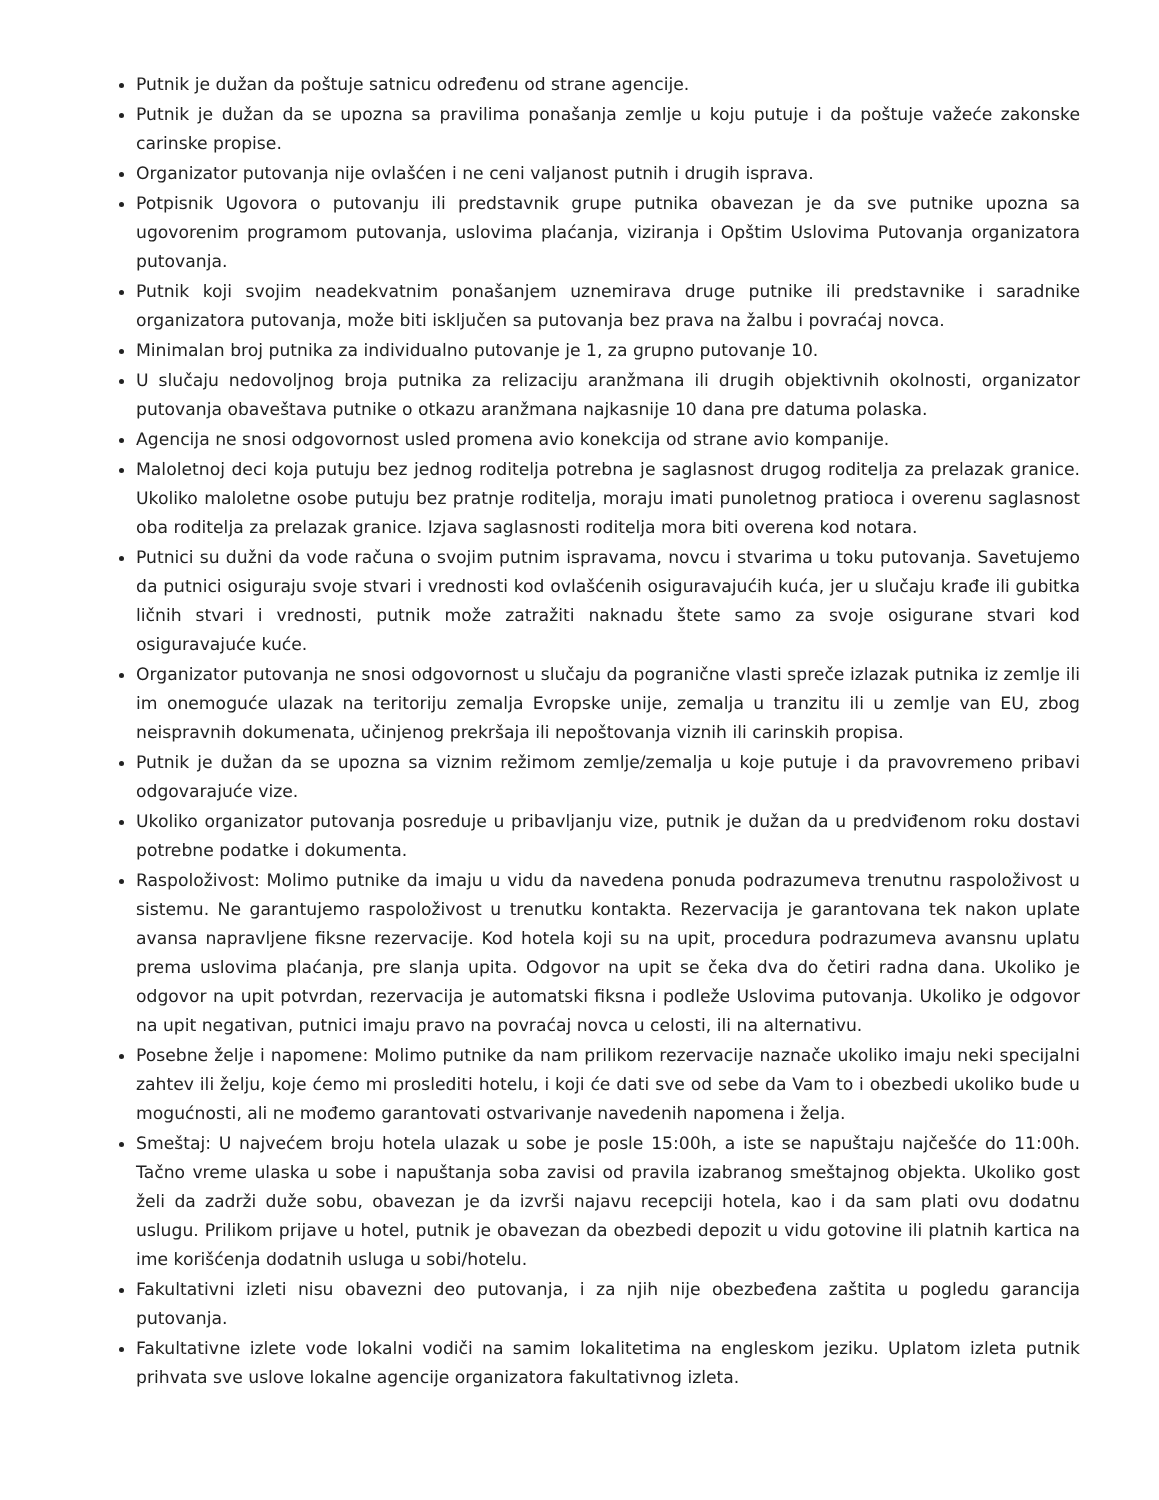Putnik je dužan da poštuje satnicu određenu od strane agencije.
Putnik je dužan da se upozna sa pravilima ponašanja zemlje u koju putuje i da poštuje važeće zakonske carinske propise.
Organizator putovanja nije ovlašćen i ne ceni valjanost putnih i drugih isprava.
Potpisnik Ugovora o putovanju ili predstavnik grupe putnika obavezan je da sve putnike upozna sa ugovorenim programom putovanja, uslovima plaćanja, viziranja i Opštim Uslovima Putovanja organizatora putovanja.
Putnik koji svojim neadekvatnim ponašanjem uznemirava druge putnike ili predstavnike i saradnike organizatora putovanja, može biti isključen sa putovanja bez prava na žalbu i povraćaj novca.
Minimalan broj putnika za individualno putovanje je 1, za grupno putovanje 10.
U slučaju nedovoljnog broja putnika za relizaciju aranžmana ili drugih objektivnih okolnosti, organizator putovanja obaveštava putnike o otkazu aranžmana najkasnije 10 dana pre datuma polaska.
Agencija ne snosi odgovornost usled promena avio konekcija od strane avio kompanije.
Maloletnoj deci koja putuju bez jednog roditelja potrebna je saglasnost drugog roditelja za prelazak granice. Ukoliko maloletne osobe putuju bez pratnje roditelja, moraju imati punoletnog pratioca i overenu saglasnost oba roditelja za prelazak granice. Izjava saglasnosti roditelja mora biti overena kod notara.
Putnici su dužni da vode računa o svojim putnim ispravama, novcu i stvarima u toku putovanja. Savetujemo da putnici osiguraju svoje stvari i vrednosti kod ovlašćenih osiguravajućih kuća, jer u slučaju krađe ili gubitka ličnih stvari i vrednosti, putnik može zatražiti naknadu štete samo za svoje osigurane stvari kod osiguravajuće kuće.
Organizator putovanja ne snosi odgovornost u slučaju da pogranične vlasti spreče izlazak putnika iz zemlje ili im onemoguće ulazak na teritoriju zemalja Evropske unije, zemalja u tranzitu ili u zemlje van EU, zbog neispravnih dokumenata, učinjenog prekršaja ili nepoštovanja viznih ili carinskih propisa.
Putnik je dužan da se upozna sa viznim režimom zemlje/zemalja u koje putuje i da pravovremeno pribavi odgovarajuće vize.
Ukoliko organizator putovanja posreduje u pribavljanju vize, putnik je dužan da u predviđenom roku dostavi potrebne podatke i dokumenta.
Raspoloživost: Molimo putnike da imaju u vidu da navedena ponuda podrazumeva trenutnu raspoloživost u sistemu. Ne garantujemo raspoloživost u trenutku kontakta. Rezervacija je garantovana tek nakon uplate avansa napravljene fiksne rezervacije. Kod hotela koji su na upit, procedura podrazumeva avansnu uplatu prema uslovima plaćanja, pre slanja upita. Odgovor na upit se čeka dva do četiri radna dana. Ukoliko je odgovor na upit potvrdan, rezervacija je automatski fiksna i podleže Uslovima putovanja. Ukoliko je odgovor na upit negativan, putnici imaju pravo na povraćaj novca u celosti, ili na alternativu.
Posebne želje i napomene: Molimo putnike da nam prilikom rezervacije naznače ukoliko imaju neki specijalni zahtev ili želju, koje ćemo mi proslediti hotelu, i koji će dati sve od sebe da Vam to i obezbedi ukoliko bude u mogućnosti, ali ne mođemo garantovati ostvarivanje navedenih napomena i želja.
Smeštaj: U najvećem broju hotela ulazak u sobe je posle 15:00h, a iste se napuštaju najčešće do 11:00h. Tačno vreme ulaska u sobe i napuštanja soba zavisi od pravila izabranog smeštajnog objekta. Ukoliko gost želi da zadrži duže sobu, obavezan je da izvrši najavu recepciji hotela, kao i da sam plati ovu dodatnu uslugu. Prilikom prijave u hotel, putnik je obavezan da obezbedi depozit u vidu gotovine ili platnih kartica na ime korišćenja dodatnih usluga u sobi/hotelu.
Fakultativni izleti nisu obavezni deo putovanja, i za njih nije obezbeđena zaštita u pogledu garancija putovanja.
Fakultativne izlete vode lokalni vodiči na samim lokalitetima na engleskom jeziku. Uplatom izleta putnik prihvata sve uslove lokalne agencije organizatora fakultativnog izleta.